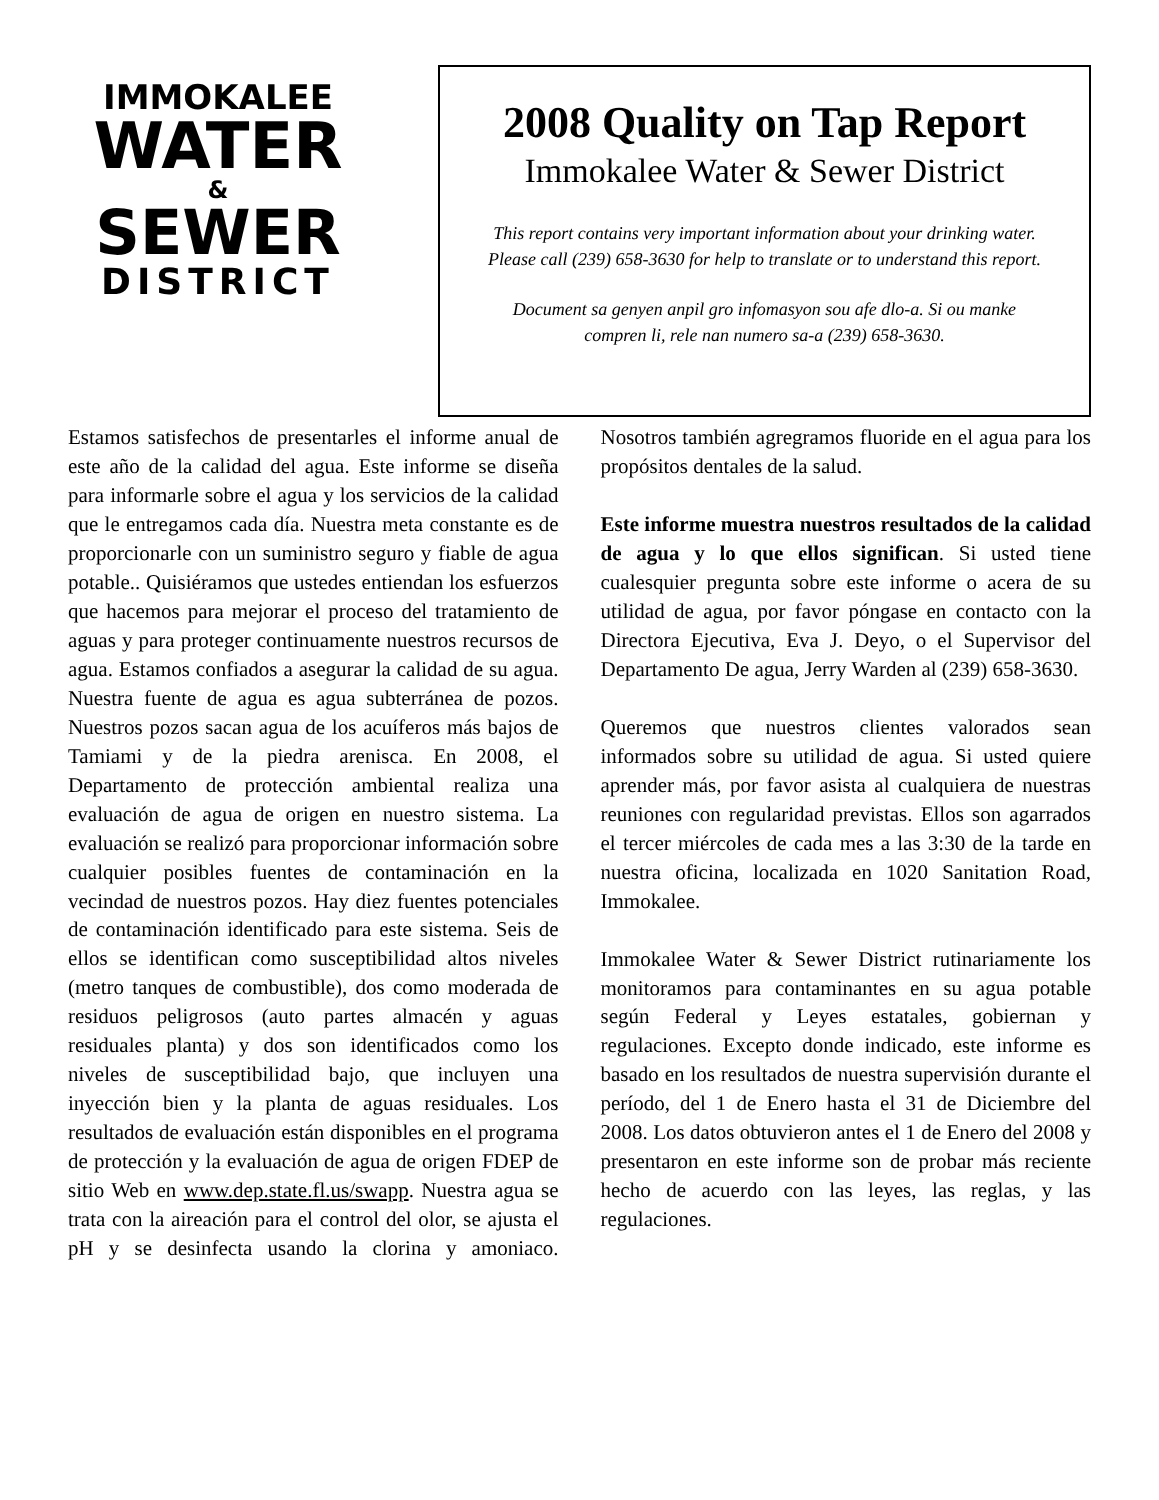IMMOKALEE
WATER
&
SEWER
DISTRICT
2008 Quality on Tap Report
Immokalee Water & Sewer District
This report contains very important information about your drinking water.
Please call (239) 658-3630 for help to translate or to understand this report.
Document sa genyen anpil gro infomasyon sou afe dlo-a. Si ou manke
compren li, rele nan numero sa-a (239) 658-3630.
Estamos satisfechos de presentarles el informe anual de este año de la calidad del agua. Este informe se diseña para informarle sobre el agua y los servicios de la calidad que le entregamos cada día. Nuestra meta constante es de proporcionarle con un suministro seguro y fiable de agua potable.. Quisiéramos que ustedes entiendan los esfuerzos que hacemos para mejorar el proceso del tratamiento de aguas y para proteger continuamente nuestros recursos de agua. Estamos confiados a asegurar la calidad de su agua. Nuestra fuente de agua es agua subterránea de pozos. Nuestros pozos sacan agua de los acuíferos más bajos de Tamiami y de la piedra arenisca. En 2008, el Departamento de protección ambiental realiza una evaluación de agua de origen en nuestro sistema. La evaluación se realizó para proporcionar información sobre cualquier posibles fuentes de contaminación en la vecindad de nuestros pozos. Hay diez fuentes potenciales de contaminación identificado para este sistema. Seis de ellos se identifican como susceptibilidad altos niveles (metro tanques de combustible), dos como moderada de residuos peligrosos (auto partes almacén y aguas residuales planta) y dos son identificados como los niveles de susceptibilidad bajo, que incluyen una inyección bien y la planta de aguas residuales. Los resultados de evaluación están disponibles en el programa de protección y la evaluación de agua de origen FDEP de sitio Web en www.dep.state.fl.us/swapp. Nuestra agua se trata con la aireación para el control del olor, se ajusta el pH y se desinfecta usando la clorina y amoniaco. Nosotros también agregramos fluoride en el agua para los propósitos dentales de la salud.
Este informe muestra nuestros resultados de la calidad de agua y lo que ellos significan. Si usted tiene cualesquier pregunta sobre este informe o acera de su utilidad de agua, por favor póngase en contacto con la Directora Ejecutiva, Eva J. Deyo, o el Supervisor del Departamento De agua, Jerry Warden al (239) 658-3630.
Queremos que nuestros clientes valorados sean informados sobre su utilidad de agua. Si usted quiere aprender más, por favor asista al cualquiera de nuestras reuniones con regularidad previstas. Ellos son agarrados el tercer miércoles de cada mes a las 3:30 de la tarde en nuestra oficina, localizada en 1020 Sanitation Road, Immokalee.
Immokalee Water & Sewer District rutinariamente los monitoramos para contaminantes en su agua potable según Federal y Leyes estatales, gobiernan y regulaciones. Excepto donde indicado, este informe es basado en los resultados de nuestra supervisión durante el período, del 1 de Enero hasta el 31 de Diciembre del 2008. Los datos obtuvieron antes el 1 de Enero del 2008 y presentaron en este informe son de probar más reciente hecho de acuerdo con las leyes, las reglas, y las regulaciones.